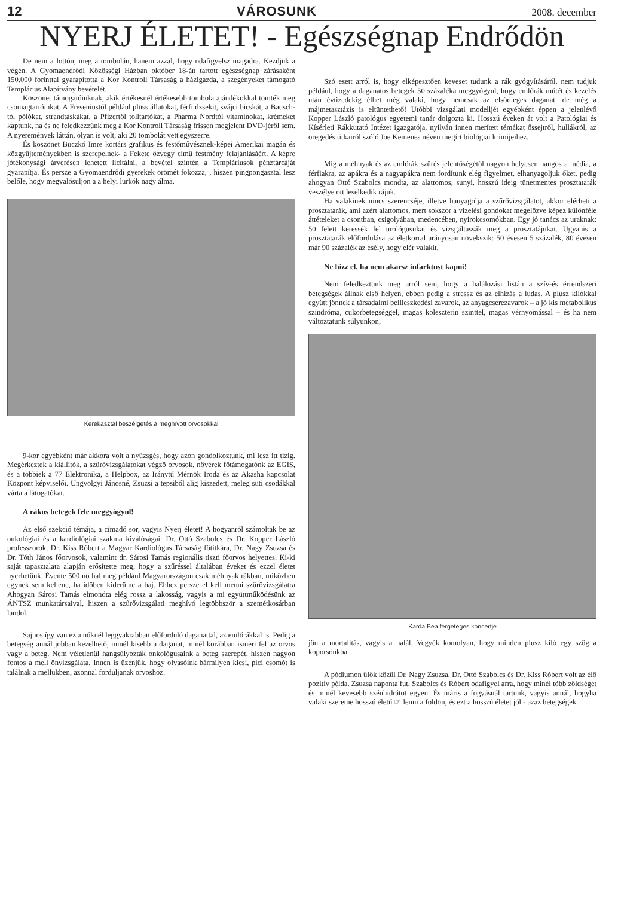12 VÁROSUNK 2008. december
NYERJ ÉLETET! - Egészségnap Endrődön
De nem a lottón, meg a tombolán, hanem azzal, hogy odafigyelsz magadra. Kezdjük a végén. A Gyomaendrődi Közösségi Házban október 18-án tartott egészségnap zárásaként 150.000 forinttal gyarapította a Kor Kontroll Társaság a házigazda, a szegényeket támogató Templárius Alapítvány bevételét.
Köszönet támogatóinknak, akik értékesnél értékesebb tombola ajándékokkal tömték meg csomagtartóinkat. A Freseniustól például plüss állatokat, férfi dzsekit, svájci bicskát, a Bausch-tól pólókat, strandtáskákat, a Pfizertől tolltartókat, a Pharma Nordtól vitaminokat, krémeket kaptunk, na és ne feledkezzünk meg a Kor Kontroll Társaság frissen megjelent DVD-jéről sem. A nyeremények láttán, olyan is volt, aki 20 tombolát vett egyszerre.
És köszönet Buczkó Imre kortárs grafikus és festőművésznek-képei Amerikai magán és közgyűjteményekben is szerepelnek- a Fekete özvegy című festmény felajánlásáért. A képre jótékonysági árverésen lehetett licitálni, a bevétel szintén a Templáriusok pénztárcáját gyarapítja. És persze a Gyomaendrődi gyerekek örömét fokozza, , hiszen pingpongasztal lesz belőle, hogy megvalósuljon a a helyi lurkók nagy álma.
Kerekasztal beszélgetés a meghívott orvosokkal
9-kor egyébként már akkora volt a nyüzsgés, hogy azon gondolkoztunk, mi lesz itt tízig. Megérkeztek a kiállítók, a szűrővizsgálatokat végző orvosok, nővérek főtámogatónk az EGIS, és a többiek a 77 Elektronika, a Helpbox, az Iránytű Mérnök Iroda és az Akasha kapcsolat Központ képviselői. Ungvölgyi Jánosné, Zsuzsi a tepsiből alig kiszedett, meleg süti csodákkal várta a látogatókat.
A rákos betegek fele meggyógyul!
Az első szekció témája, a címadó sor, vagyis Nyerj életet! A hogyanról számoltak be az onkológiai és a kardiológiai szakma kiválóságai: Dr. Ottó Szabolcs és Dr. Kopper László professzorok, Dr. Kiss Róbert a Magyar Kardiológus Társaság főtitkára, Dr. Nagy Zsuzsa és Dr. Tóth János főorvosok, valamint dr. Sárosi Tamás regionális tiszti főorvos helyettes. Ki-ki saját tapasztalata alapján erősítette meg, hogy a szűréssel általában éveket és ezzel életet nyerhetünk. Évente 500 nő hal meg például Magyarországon csak méhnyak rákban, miközben egynek sem kellene, ha időben kiderülne a baj. Ehhez persze el kell menni szűrővizsgálatra Ahogyan Sárosi Tamás elmondta elég rossz a lakosság, vagyis a mi együttműködésünk az ÁNTSZ munkatársaival, hiszen a szűrővizsgálati meghívó legtöbbször a szemétkosárban landol.
Sajnos így van ez a nőknél leggyakrabban előforduló daganattal, az emlőrákkal is. Pedig a betegség annál jobban kezelhető, minél kisebb a daganat, minél korábban ismeri fel az orvos vagy a beteg. Nem véletlenül hangsúlyozták onkológusaink a beteg szerepét, hiszen nagyon fontos a mell önvizsgálata. Innen is üzenjük, hogy olvasóink bármilyen kicsi, pici csomót is találnak a mellükben, azonnal forduljanak orvoshoz.
Szó esett arról is, hogy elképesztően keveset tudunk a rák gyógyításáról, nem tudjuk például, hogy a daganatos betegek 50 százaléka meggyógyul, hogy emlőrák műtét és kezelés után évtizedekig élhet még valaki, hogy nemcsak az elsődleges daganat, de még a májmetasztázis is eltüntethető! Utóbbi vizsgálati modelljét egyébként éppen a jelenlévő Kopper László patológus egyetemi tanár dolgozta ki. Hosszú éveken át volt a Patológiai és Kísérleti Rákkutató Intézet igazgatója, nyilván innen merített témákat őssejtről, hullákról, az öregedés titkairól szóló Joe Kemenes néven megírt biológiai krimijeihez.
Míg a méhnyak és az emlőrák szűrés jelentőségétől nagyon helyesen hangos a média, a férfiakra, az apákra és a nagyapákra nem fordítunk elég figyelmet, elhanyagoljuk őket, pedig ahogyan Ottó Szabolcs mondta, az alattomos, sunyi, hosszú ideig tünetmentes prosztatarák veszélye ott leselkedik rájuk.
Ha valakinek nincs szerencséje, illetve hanyagolja a szűrővizsgálatot, akkor elérheti a prosztatarák, ami azért alattomos, mert sokszor a vizelési gondokat megelőzve képez különféle áttételeket a csontban, csigolyában, medencében, nyirokcsomókban. Egy jó tanács az uraknak: 50 felett keressék fel urológusukat és vizsgáltassák meg a prosztatájukat. Ugyanis a prosztatarák előfordulása az életkorral arányosan növekszik: 50 évesen 5 százalék, 80 évesen már 90 százalék az esély, hogy elér valakit.
Ne hízz el, ha nem akarsz infarktust kapni!
Nem feledkeztünk meg arról sem, hogy a halálozási listán a szív-és érrendszeri betegségek állnak első helyen, ebben pedig a stressz és az elhízás a ludas. A plusz kilókkal együtt jönnek a társadalmi beilleszkedési zavarok, az anyagcserezavarok – a jó kis metabolikus szindróma, cukorbetegséggel, magas koleszterin szinttel, magas vérnyomással – és ha nem változtatunk súlyunkon,
Karda Bea fergeteges koncertje
jön a mortalitás, vagyis a halál. Vegyék komolyan, hogy minden plusz kiló egy szög a koporsónkba.
A pódiumon ülők közül Dr. Nagy Zsuzsa, Dr. Ottó Szabolcs és Dr. Kiss Róbert volt az élő pozitív példa. Zsuzsa naponta fut, Szabolcs és Róbert odafigyel arra, hogy minél több zöldséget és minél kevesebb szénhidrátot egyen. És máris a fogyásnál tartunk, vagyis annál, hogyha valaki szeretne hosszú életű ☞ lenni a földön, és ezt a hosszú életet jól - azaz betegségek